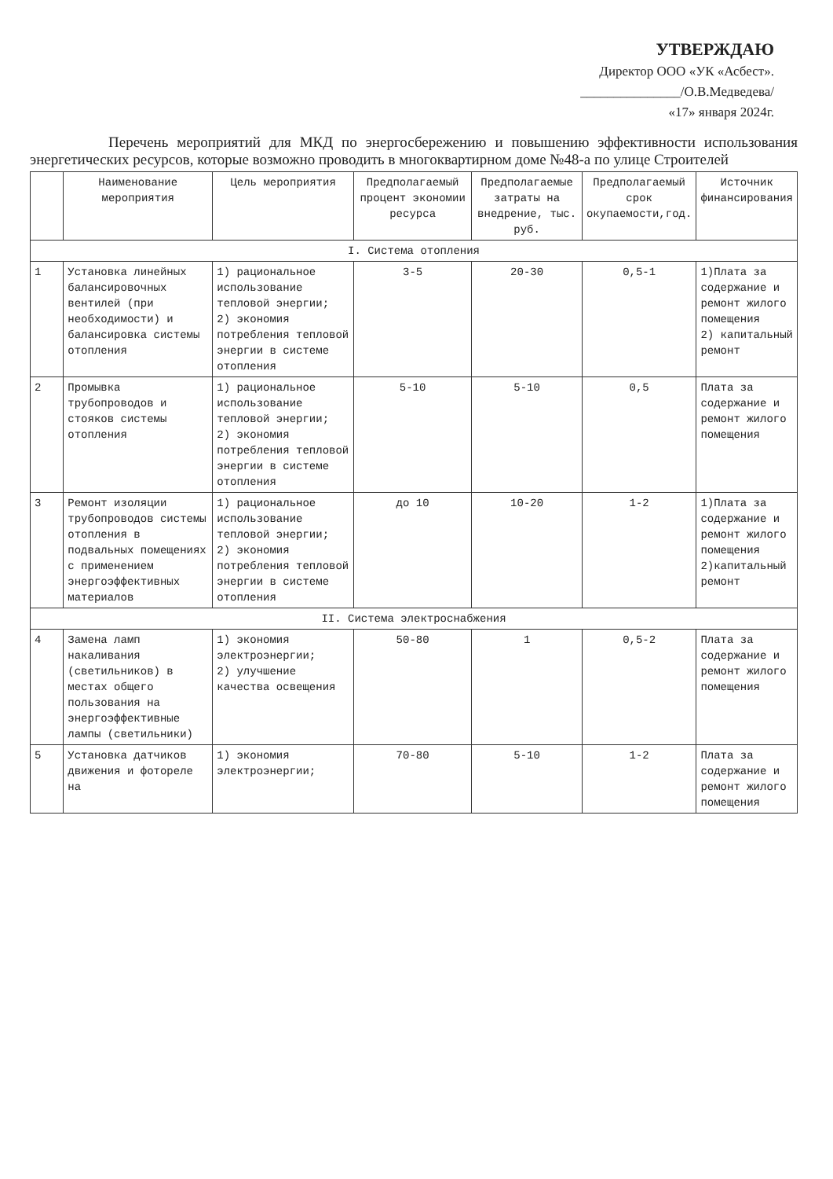УТВЕРЖДАЮ
Директор ООО «УК «Асбест».
_______________/О.В.Медведева/
«17» января 2024г.
Перечень мероприятий для МКД по энергосбережению и повышению эффективности использования энергетических ресурсов, которые возможно проводить в многоквартирном доме №48-а по улице Строителей
| | Наименование мероприятия | Цель мероприятия | Предполагаемый процент экономии ресурса | Предполагаемые затраты на внедрение, тыс. руб. | Предполагаемый срок окупаемости,год. | Источник финансирования |
| --- | --- | --- | --- | --- | --- | --- |
| I. Система отопления | | | | | | |
| 1 | Установка линейных балансировочных вентилей (при необходимости) и балансировка системы отопления | 1) рациональное использование тепловой энергии; 2) экономия потребления тепловой энергии в системе отопления | 3-5 | 20-30 | 0,5-1 | 1)Плата за содержание и ремонт жилого помещения 2) капитальный ремонт |
| 2 | Промывка трубопроводов и стояков системы отопления | 1) рациональное использование тепловой энергии; 2) экономия потребления тепловой энергии в системе отопления | 5-10 | 5-10 | 0,5 | Плата за содержание и ремонт жилого помещения |
| 3 | Ремонт изоляции трубопроводов системы отопления в подвальных помещениях с применением энергоэффективных материалов | 1) рациональное использование тепловой энергии; 2) экономия потребления тепловой энергии в системе отопления | до 10 | 10-20 | 1-2 | 1)Плата за содержание и ремонт жилого помещения 2)капитальный ремонт |
| II. Система электроснабжения | | | | | | |
| 4 | Замена ламп накаливания (светильников) в местах общего пользования на энергоэффективные лампы (светильники) | 1) экономия электроэнергии; 2) улучшение качества освещения | 50-80 | 1 | 0,5-2 | Плата за содержание и ремонт жилого помещения |
| 5 | Установка датчиков движения и фотореле на | 1) экономия электроэнергии; | 70-80 | 5-10 | 1-2 | Плата за содержание и ремонт жилого помещения |